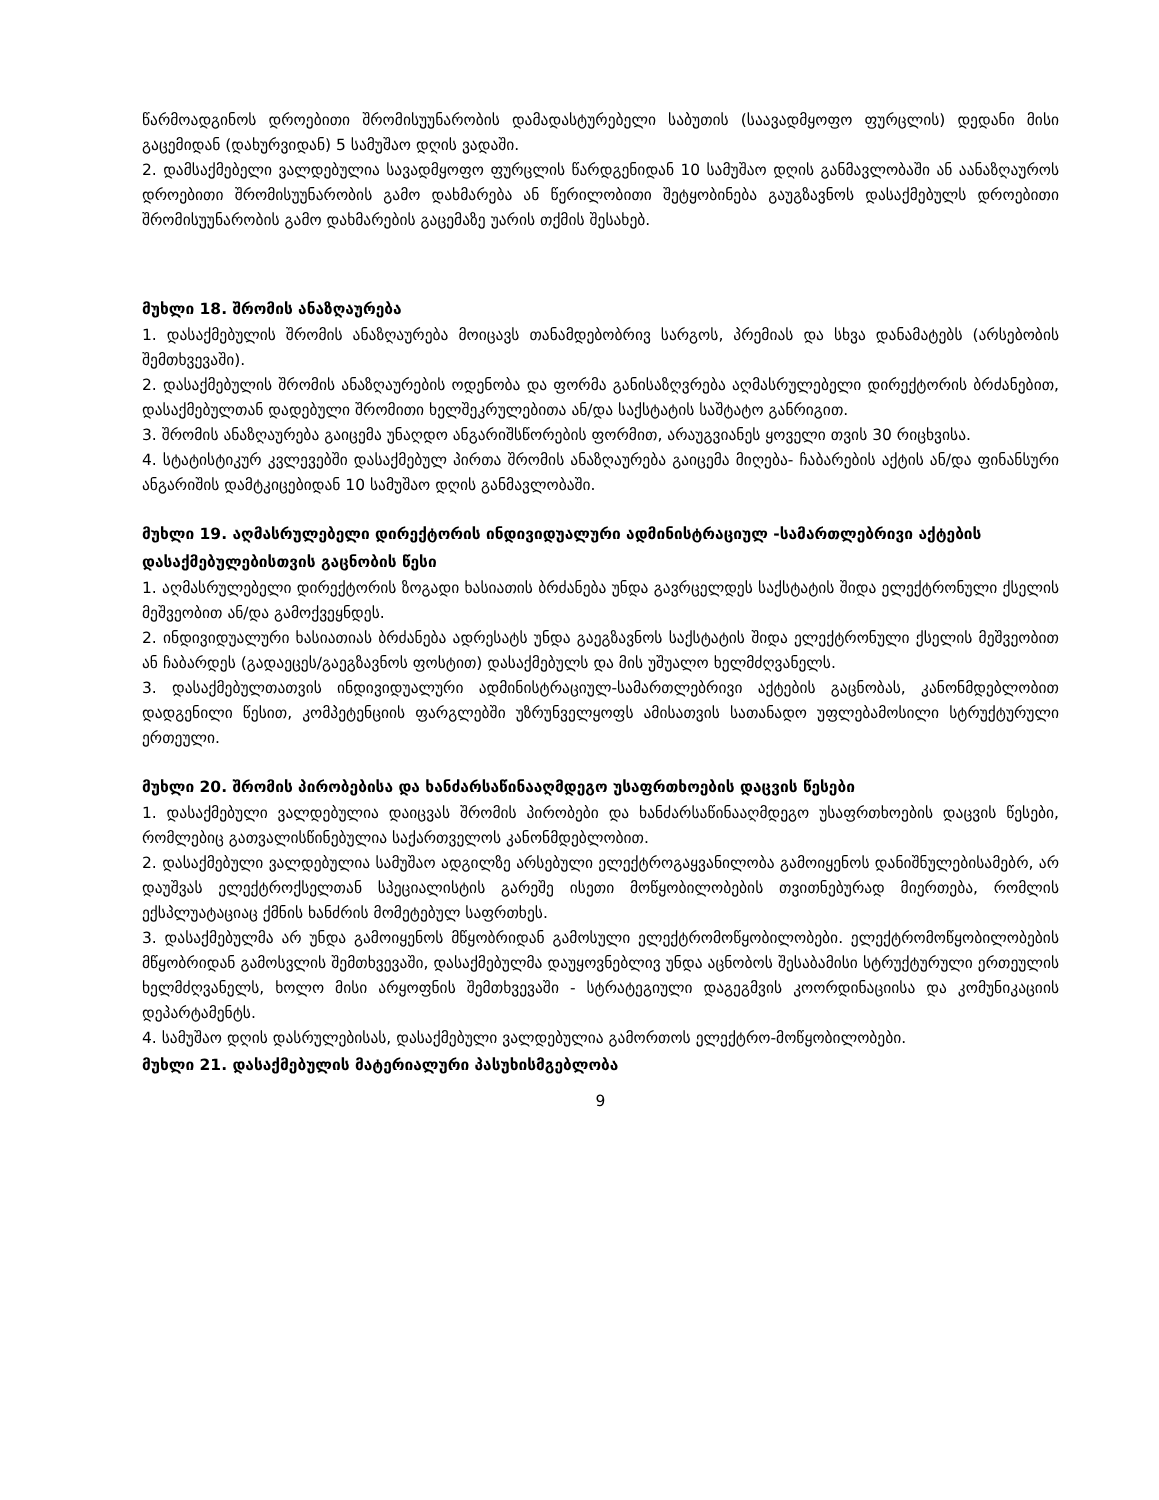წარმოადგინოს დროებითი შრომისუუნარობის დამადასტურებელი საბუთის (საავადმყოფო ფურცლის) დედანი მისი გაცემიდან (დახურვიდან) 5 სამუშაო დღის ვადაში.
2. დამსაქმებელი ვალდებულია სავადმყოფო ფურცლის წარდგენიდან 10 სამუშაო დღის განმავლობაში ან აანაზღაუროს დროებითი შრომისუუნარობის გამო დახმარება ან წერილობითი შეტყობინება გაუგზავნოს დასაქმებულს დროებითი შრომისუუნარობის გამო დახმარების გაცემაზე უარის თქმის შესახებ.
მუხლი 18. შრომის ანაზღაურება
1. დასაქმებულის შრომის ანაზღაურება მოიცავს თანამდებობრივ სარგოს, პრემიას და სხვა დანამატებს (არსებობის შემთხვევაში).
2. დასაქმებულის შრომის ანაზღაურების ოდენობა და ფორმა განისაზღვრება აღმასრულებელი დირექტორის ბრძანებით, დასაქმებულთან დადებული შრომითი ხელშეკრულებითა ან/და საქსტატის საშტატო განრიგით.
3. შრომის ანაზღაურება გაიცემა უნაღდო ანგარიშსწორების ფორმით, არაუგვიანეს ყოველი თვის 30 რიცხვისა.
4. სტატისტიკურ კვლევებში დასაქმებულ პირთა შრომის ანაზღაურება გაიცემა მიღება- ჩაბარების აქტის ან/და ფინანსური ანგარიშის დამტკიცებიდან 10 სამუშაო დღის განმავლობაში.
მუხლი 19. აღმასრულებელი დირექტორის ინდივიდუალური ადმინისტრაციულ -სამართლებრივი აქტების დასაქმებულებისთვის გაცნობის წესი
1. აღმასრულებელი დირექტორის ზოგადი ხასიათის ბრძანება უნდა გავრცელდეს საქსტატის შიდა ელექტრონული ქსელის მეშვეობით ან/და გამოქვეყნდეს.
2. ინდივიდუალური ხასიათიას ბრძანება ადრესატს უნდა გაეგზავნოს საქსტატის შიდა ელექტრონული ქსელის მეშვეობით ან ჩაბარდეს (გადაეცეს/გაეგზავნოს ფოსტით) დასაქმებულს და მის უშუალო ხელმძღვანელს.
3. დასაქმებულთათვის ინდივიდუალური ადმინისტრაციულ-სამართლებრივი აქტების გაცნობას, კანონმდებლობით დადგენილი წესით, კომპეტენციის ფარგლებში უზრუნველყოფს ამისათვის სათანადო უფლებამოსილი სტრუქტურული ერთეული.
მუხლი 20. შრომის პირობებისა და ხანძარსაწინააღმდეგო უსაფრთხოების დაცვის წესები
1. დასაქმებული ვალდებულია დაიცვას შრომის პირობები და ხანძარსაწინააღმდეგო უსაფრთხოების დაცვის წესები, რომლებიც გათვალისწინებულია საქართველოს კანონმდებლობით.
2. დასაქმებული ვალდებულია სამუშაო ადგილზე არსებული ელექტროგაყვანილობა გამოიყენოს დანიშნულებისამებრ, არ დაუშვას ელექტროქსელთან სპეციალისტის გარეშე ისეთი მოწყობილობების თვითნებურად მიერთება, რომლის ექსპლუატაციაც ქმნის ხანძრის მომეტებულ საფრთხეს.
3. დასაქმებულმა არ უნდა გამოიყენოს მწყობრიდან გამოსული ელექტრომოწყობილობები. ელექტრომოწყობილობების მწყობრიდან გამოსვლის შემთხვევაში, დასაქმებულმა დაუყოვნებლივ უნდა აცნობოს შესაბამისი სტრუქტურული ერთეულის ხელმძღვანელს, ხოლო მისი არყოფნის შემთხვევაში - სტრატეგიული დაგეგმვის კოორდინაციისა და კომუნიკაციის დეპარტამენტს.
4. სამუშაო დღის დასრულებისას, დასაქმებული ვალდებულია გამორთოს ელექტრო-მოწყობილობები.
მუხლი 21. დასაქმებულის მატერიალური პასუხისმგებლობა
9